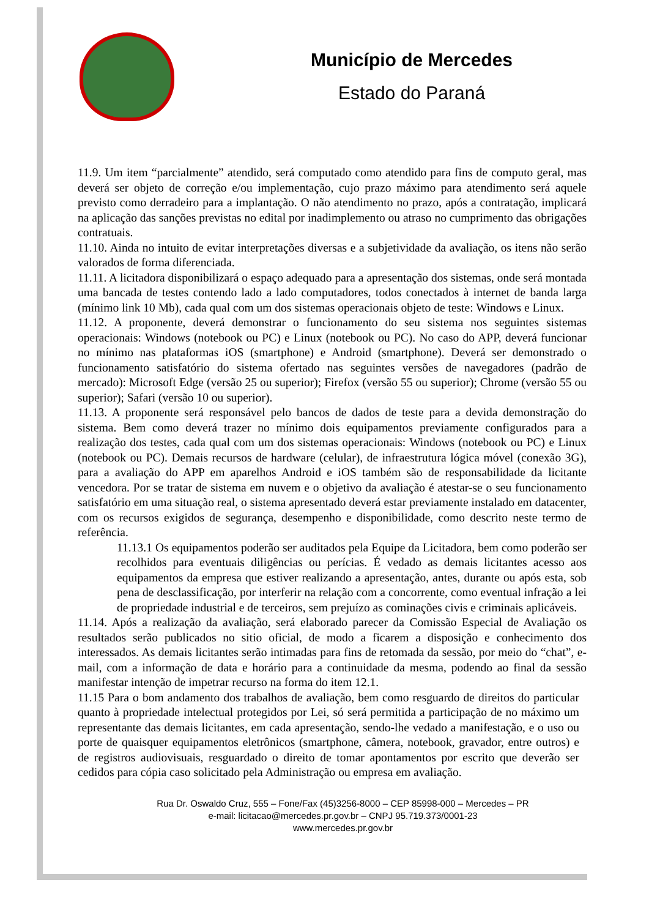Município de Mercedes
Estado do Paraná
11.9. Um item “parcialmente” atendido, será computado como atendido para fins de computo geral, mas deverá ser objeto de correção e/ou implementação, cujo prazo máximo para atendimento será aquele previsto como derradeiro para a implantação. O não atendimento no prazo, após a contratação, implicará na aplicação das sanções previstas no edital por inadimplemento ou atraso no cumprimento das obrigações contratuais.
11.10. Ainda no intuito de evitar interpretações diversas e a subjetividade da avaliação, os itens não serão valorados de forma diferenciada.
11.11. A licitadora disponibilizará o espaço adequado para a apresentação dos sistemas, onde será montada uma bancada de testes contendo lado a lado computadores, todos conectados à internet de banda larga (mínimo link 10 Mb), cada qual com um dos sistemas operacionais objeto de teste: Windows e Linux.
11.12. A proponente, deverá demonstrar o funcionamento do seu sistema nos seguintes sistemas operacionais: Windows (notebook ou PC) e Linux (notebook ou PC). No caso do APP, deverá funcionar no mínimo nas plataformas iOS (smartphone) e Android (smartphone). Deverá ser demonstrado o funcionamento satisfatório do sistema ofertado nas seguintes versões de navegadores (padrão de mercado): Microsoft Edge (versão 25 ou superior); Firefox (versão 55 ou superior); Chrome (versão 55 ou superior); Safari (versão 10 ou superior).
11.13. A proponente será responsável pelo bancos de dados de teste para a devida demonstração do sistema. Bem como deverá trazer no mínimo dois equipamentos previamente configurados para a realização dos testes, cada qual com um dos sistemas operacionais: Windows (notebook ou PC) e Linux (notebook ou PC). Demais recursos de hardware (celular), de infraestrutura lógica móvel (conexão 3G), para a avaliação do APP em aparelhos Android e iOS também são de responsabilidade da licitante vencedora. Por se tratar de sistema em nuvem e o objetivo da avaliação é atestar-se o seu funcionamento satisfatório em uma situação real, o sistema apresentado deverá estar previamente instalado em datacenter, com os recursos exigidos de segurança, desempenho e disponibilidade, como descrito neste termo de referência.
11.13.1 Os equipamentos poderão ser auditados pela Equipe da Licitadora, bem como poderão ser recolhidos para eventuais diligências ou perícias. É vedado as demais licitantes acesso aos equipamentos da empresa que estiver realizando a apresentação, antes, durante ou após esta, sob pena de desclassificação, por interferir na relação com a concorrente, como eventual infração a lei de propriedade industrial e de terceiros, sem prejuízo as cominações civis e criminais aplicáveis.
11.14. Após a realização da avaliação, será elaborado parecer da Comissão Especial de Avaliação os resultados serão publicados no sitio oficial, de modo a ficarem a disposição e conhecimento dos interessados. As demais licitantes serão intimadas para fins de retomada da sessão, por meio do “chat”, e-mail, com a informação de data e horário para a continuidade da mesma, podendo ao final da sessão manifestar intenção de impetrar recurso na forma do item 12.1.
11.15 Para o bom andamento dos trabalhos de avaliação, bem como resguardo de direitos do particular quanto à propriedade intelectual protegidos por Lei, só será permitida a participação de no máximo um representante das demais licitantes, em cada apresentação, sendo-lhe vedado a manifestação, e o uso ou porte de quaisquer equipamentos eletrônicos (smartphone, câmera, notebook, gravador, entre outros) e de registros audiovisuais, resguardado o direito de tomar apontamentos por escrito que deverão ser cedidos para cópia caso solicitado pela Administração ou empresa em avaliação.
Rua Dr. Oswaldo Cruz, 555 – Fone/Fax (45)3256-8000 – CEP 85998-000 – Mercedes – PR
e-mail: licitacao@mercedes.pr.gov.br – CNPJ 95.719.373/0001-23
www.mercedes.pr.gov.br